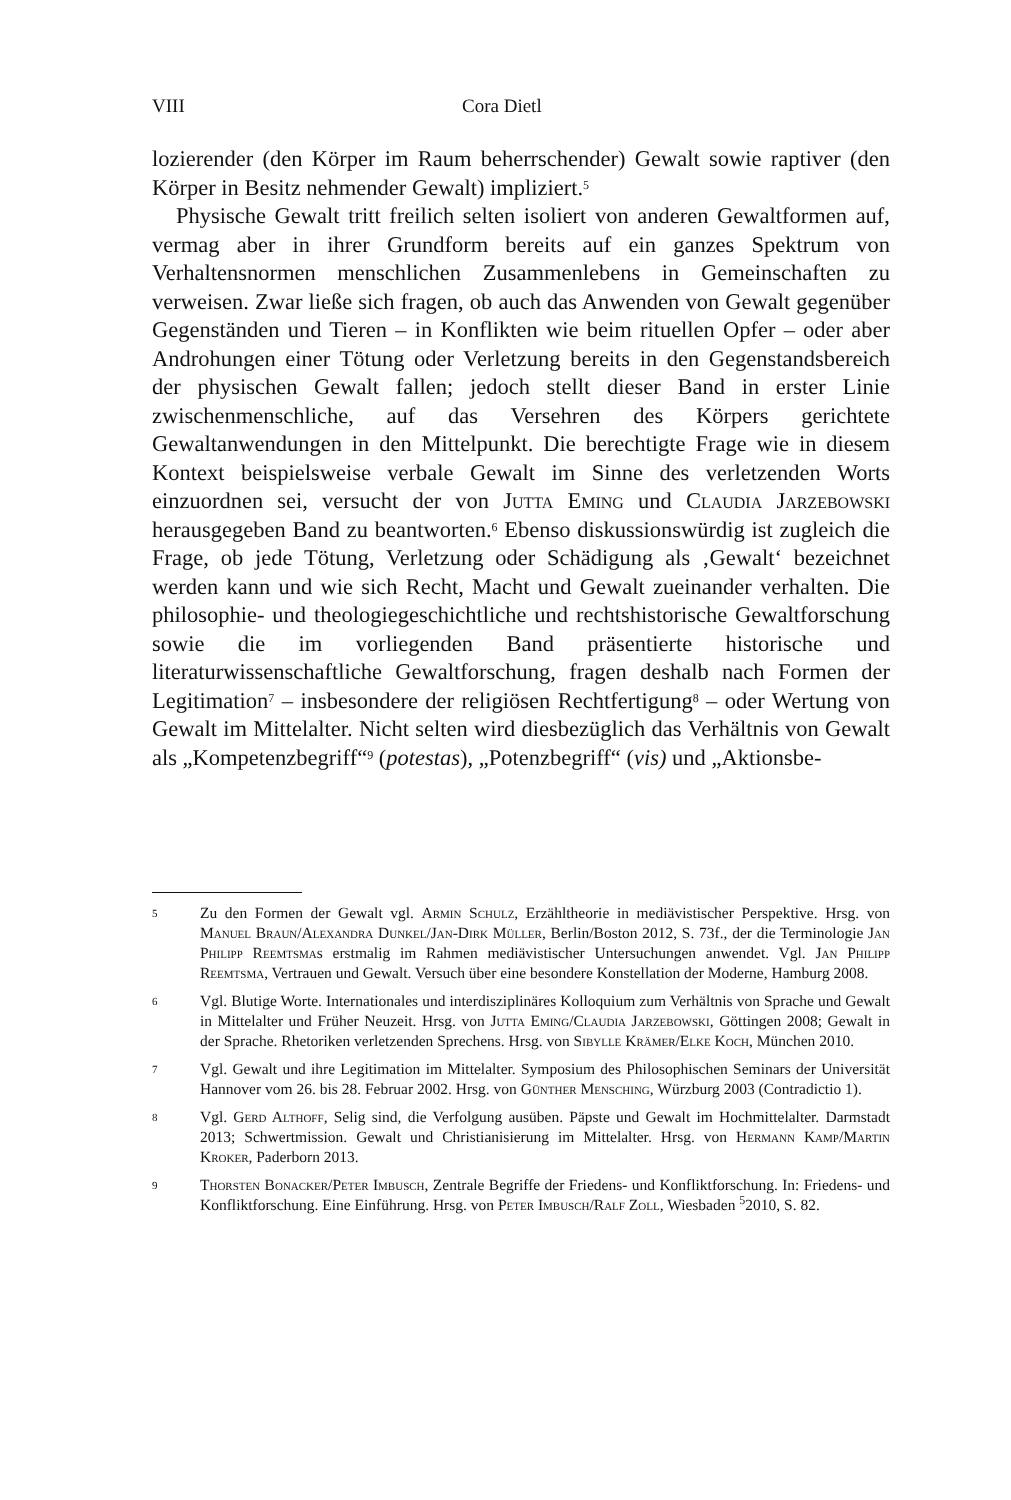VIII Cora Dietl
lozierender (den Körper im Raum beherrschender) Gewalt sowie raptiver (den Körper in Besitz nehmender Gewalt) impliziert.<sup>5</sup>
Physische Gewalt tritt freilich selten isoliert von anderen Gewaltformen auf, vermag aber in ihrer Grundform bereits auf ein ganzes Spektrum von Verhaltensnormen menschlichen Zusammenlebens in Gemeinschaften zu verweisen. Zwar ließe sich fragen, ob auch das Anwenden von Gewalt gegenüber Gegenständen und Tieren – in Konflikten wie beim rituellen Opfer – oder aber Androhungen einer Tötung oder Verletzung bereits in den Gegenstandsbereich der physischen Gewalt fallen; jedoch stellt dieser Band in erster Linie zwischenmenschliche, auf das Versehren des Körpers gerichtete Gewaltanwendungen in den Mittelpunkt. Die berechtigte Frage wie in diesem Kontext beispielsweise verbale Gewalt im Sinne des verletzenden Worts einzuordnen sei, versucht der von Jutta Eming und Claudia Jarzebowski herausgegeben Band zu beantworten.<sup>6</sup> Ebenso diskussionswürdig ist zugleich die Frage, ob jede Tötung, Verletzung oder Schädigung als ‚Gewalt‘ bezeichnet werden kann und wie sich Recht, Macht und Gewalt zueinander verhalten. Die philosophie- und theologiegeschichtliche und rechtshistorische Gewaltforschung sowie die im vorliegenden Band präsentierte historische und literaturwissenschaftliche Gewaltforschung, fragen deshalb nach Formen der Legitimation<sup>7</sup> – insbesondere der religiösen Rechtfertigung<sup>8</sup> – oder Wertung von Gewalt im Mittelalter. Nicht selten wird diesbezüglich das Verhältnis von Gewalt als „Kompetenzbegriff“<sup>9</sup> (potestas), „Potenzbegriff“ (vis) und „Aktionsbe-
5 Zu den Formen der Gewalt vgl. Armin Schulz, Erzähltheorie in mediävistischer Perspektive. Hrsg. von Manuel Braun/Alexandra Dunkel/Jan-Dirk Müller, Berlin/Boston 2012, S. 73f., der die Terminologie Jan Philipp Reemtsmas erstmalig im Rahmen mediävistischer Untersuchungen anwendet. Vgl. Jan Philipp Reemtsma, Vertrauen und Gewalt. Versuch über eine besondere Konstellation der Moderne, Hamburg 2008.
6 Vgl. Blutige Worte. Internationales und interdisziplinäres Kolloquium zum Verhältnis von Sprache und Gewalt in Mittelalter und Früher Neuzeit. Hrsg. von Jutta Eming/Claudia Jarzebowski, Göttingen 2008; Gewalt in der Sprache. Rhetoriken verletzenden Sprechens. Hrsg. von Sibylle Krämer/Elke Koch, München 2010.
7 Vgl. Gewalt und ihre Legitimation im Mittelalter. Symposium des Philosophischen Seminars der Universität Hannover vom 26. bis 28. Februar 2002. Hrsg. von Günther Mensching, Würzburg 2003 (Contradictio 1).
8 Vgl. Gerd Althoff, Selig sind, die Verfolgung ausüben. Päpste und Gewalt im Hochmittelalter. Darmstadt 2013; Schwertmission. Gewalt und Christianisierung im Mittelalter. Hrsg. von Hermann Kamp/Martin Kroker, Paderborn 2013.
9 Thorsten Bonacker/Peter Imbusch, Zentrale Begriffe der Friedens- und Konfliktforschung. In: Friedens- und Konfliktforschung. Eine Einführung. Hrsg. von Peter Imbusch/Ralf Zoll, Wiesbaden <sup>5</sup>2010, S. 82.